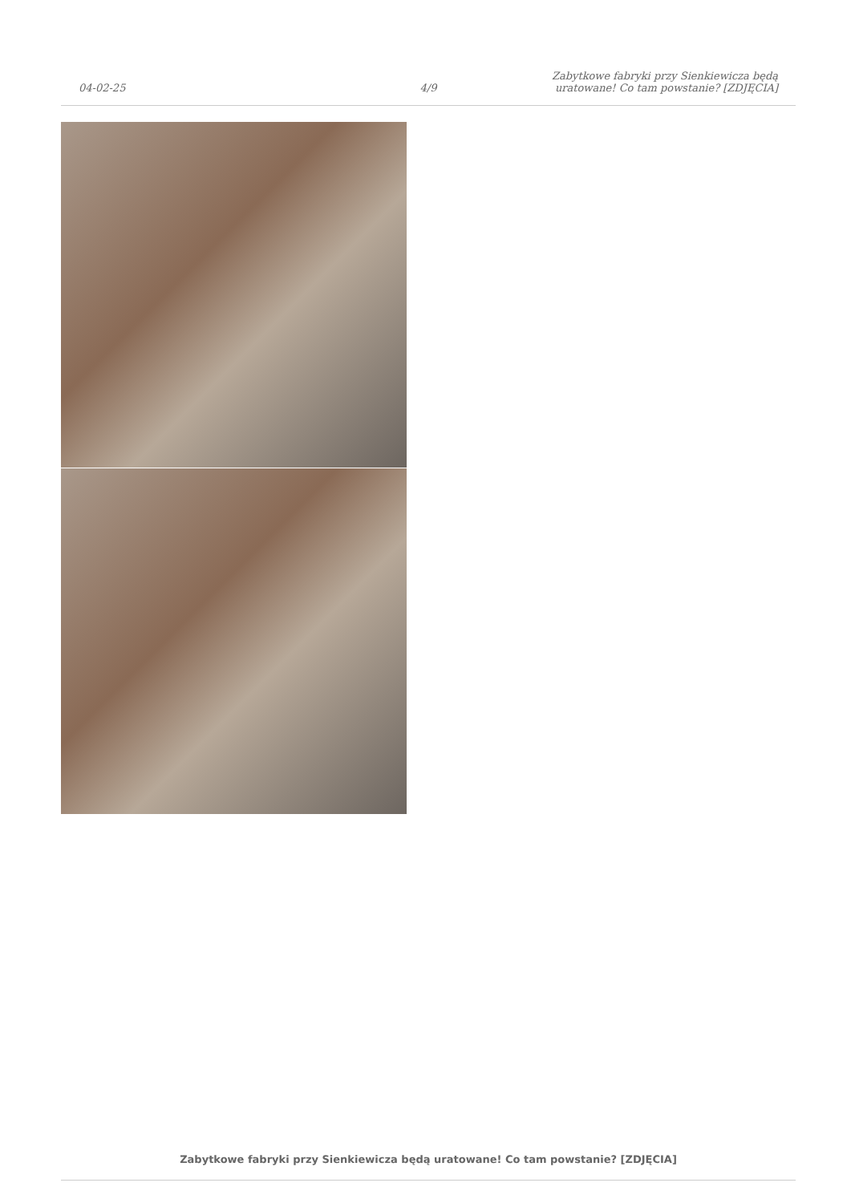04-02-25
4/9
Zabytkowe fabryki przy Sienkiewicza będą uratowane! Co tam powstanie? [ZDJĘCIA]
Zabytkowe fabryki przy Sienkiewicza będą uratowane! Co tam powstanie? [ZDJĘCIA]